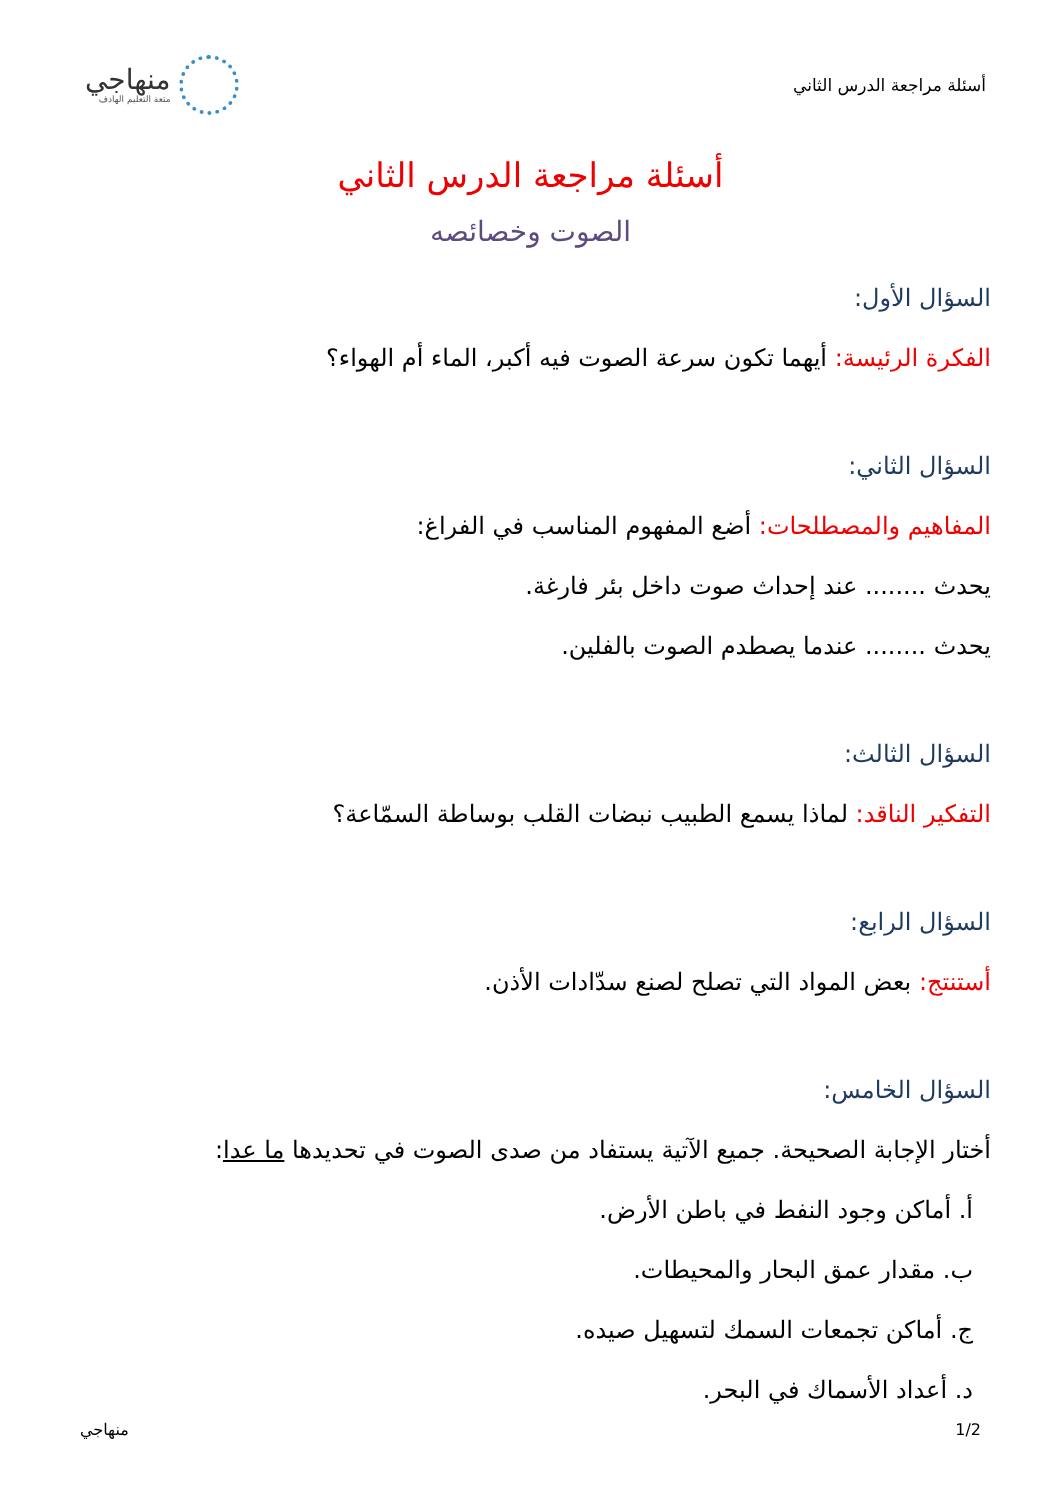أسئلة مراجعة الدرس الثاني
منهاجي
متعة التعليم الهادف
أسئلة مراجعة الدرس الثاني
الصوت وخصائصه
السؤال الأول:
الفكرة الرئيسة: أيهما تكون سرعة الصوت فيه أكبر، الماء أم الهواء؟
السؤال الثاني:
المفاهيم والمصطلحات: أضع المفهوم المناسب في الفراغ:
يحدث ........ عند إحداث صوت داخل بئر فارغة.
يحدث ........ عندما يصطدم الصوت بالفلين.
السؤال الثالث:
التفكير الناقد: لماذا يسمع الطبيب نبضات القلب بوساطة السمّاعة؟
السؤال الرابع:
أستنتج: بعض المواد التي تصلح لصنع سدّادات الأذن.
السؤال الخامس:
أختار الإجابة الصحيحة. جميع الآتية يستفاد من صدى الصوت في تحديدها ما عدا:
أ. أماكن وجود النفط في باطن الأرض.
ب. مقدار عمق البحار والمحيطات.
ج. أماكن تجمعات السمك لتسهيل صيده.
د. أعداد الأسماك في البحر.
1/2 منهاجي